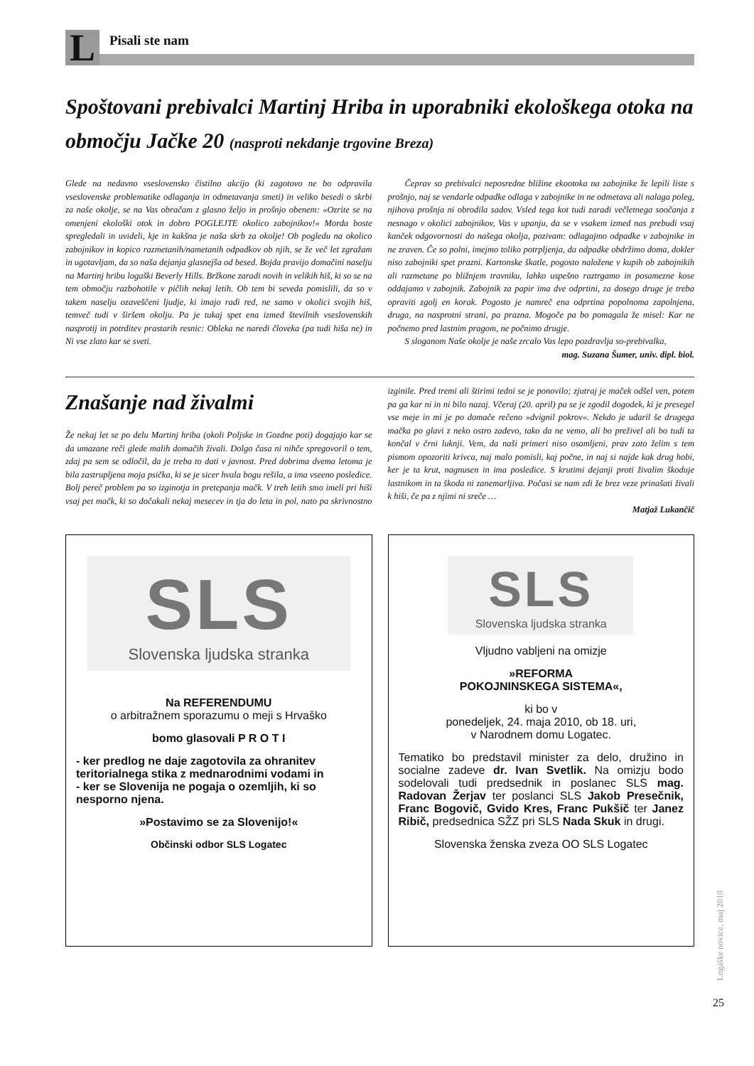L
Pisali ste nam
Spoštovani prebivalci Martinj Hriba in uporabniki ekološkega otoka na območju Jačke 20 (nasproti nekdanje trgovine Breza)
Glede na nedavno vseslovensko čistilno akcijo (ki zagotovo ne bo odpravila vseslovenske problematike odlaganja in odmetavanja smeti) in veliko besedi o skrbi za naše okolje, se na Vas obračam z glasno željo in prošnjo obenem: «Ozrite se na omenjeni ekološki otok in dobro POGLEJTE okolico zabojnikov!« Morda boste spregledali in uvideli, kje in kakšna je naša skrb za okolje! Ob pogledu na okolico zabojnikov in kopico razmetanih/nametanih odpadkov ob njih, se že več let zgražam in ugotavljam, da so naša dejanja glasnejša od besed. Bojda pravijo domačini naselju na Martinj hribu logaški Beverly Hills. Bržkone zaradi novih in velikih hiš, ki so se na tem območju razbohotile v pičlih nekaj letih. Ob tem bi seveda pomislili, da so v takem naselju ozaveščeni ljudje, ki imajo radi red, ne samo v okolici svojih hiš, temveč tudi v širšem okolju. Pa je tukaj spet ena izmed številnih vseslovenskih nasprotij in potrditev prastarih resnic: Obleka ne naredi človeka (pa tudi hiša ne) in Ni vse zlato kar se sveti.
Čeprav so prebivalci neposredne bližine ekootoka na zabojnike že lepili liste s prošnjo, naj se vendarle odpadke odlaga v zabojnike in ne odmetava ali nalaga poleg, njihova prošnja ni obrodila sadov. Vsled tega kot tudi zaradi večletnega soočanja z nesnago v okolici zabojnikov, Vas v upanju, da se v vsakem izmed nas prebudi vsaj kanček odgovornosti do našega okolja, pozivam: odlagajmo odpadke v zabojnike in ne zraven. Če so polni, imejmo toliko potrpljenja, da odpadke obdržimo doma, dokler niso zabojniki spet prazni. Kartonske škatle, pogosto naložene v kupih ob zabojnikih ali razmetane po bližnjem travniku, lahko uspešno raztrgamo in posamezne kose oddajamo v zabojnik. Zabojnik za papir ima dve odprtini, za dosego druge je treba opraviti zgolj en korak. Pogosto je namreč ena odprtina popolnoma zapolnjena, druga, na nasprotni strani, pa prazna. Mogoče pa bo pomagala že misel: Kar ne počnemo pred lastnim pragom, ne počnimo drugje.
S sloganom Naše okolje je naše zrcalo Vas lepo pozdravlja so-prebivalka,
mag. Suzana Šumer, univ. dipl. biol.
Znašanje nad živalmi
Že nekaj let se po delu Martinj hriba (okoli Poljske in Gozdne poti) dogajajo kar se da umazane reči glede malih domačih živali. Dolgo časa ni nihče spregovoril o tem, zdaj pa sem se odločil, da je treba to dati v javnost. Pred dobrima dvema letoma je bila zastrupljena moja psička, ki se je sicer hvala bogu rešila, a ima vseeno posledice. Bolj pereč problem pa so izginotja in pretepanja mačk. V treh letih smo imeli pri hiši vsaj pet mačk, ki so dočakali nekaj mesecev in tja do leta in pol, nato pa skrivnostno izginile. Pred tremi ali štirimi tedni se je ponovilo; zjutraj je maček odšel ven, potem pa ga kar ni in ni bilo nazaj. Včeraj (20. april) pa se je zgodil dogodek, ki je presegel vse meje in mi je po domače rečeno »dvignil pokrov«. Nekdo je udaril še drugega mačka po glavi z neko ostro zadevo, tako da ne vemo, ali bo preživel ali bo tudi ta končal v črni luknji. Vem, da naši primeri niso osamljeni, prav zato želim s tem pismom opozoriti krivca, naj malo pomisli, kaj počne, in naj si najde kak drug hobi, ker je ta krut, nagnusen in ima posledice. S krutimi dejanji proti živalim škoduje lastnikom in ta škoda ni zanemarljiva. Počasi se nam zdi že brez veze prinašati živali k hiši, če pa z njimi ni sreče …
Matjaž Lukančič
SLS
Slovenska ljudska stranka
Na REFERENDUMU
o arbitražnem sporazumu o meji s Hrvaško
bomo glasovali P R O T I
- ker predlog ne daje zagotovila za ohranitev teritorialnega stika z mednarodnimi vodami in
- ker se Slovenija ne pogaja o ozemljih, ki so nesporno njena.
»Postavimo se za Slovenijo!«
Občinski odbor SLS Logatec
SLS
Slovenska ljudska stranka
Vljudno vabljeni na omizje
»REFORMA
POKOJNINSKEGA SISTEMA«,
ki bo v
ponedeljek, 24. maja 2010, ob 18. uri,
v Narodnem domu Logatec.
Tematiko bo predstavil minister za delo, družino in socialne zadeve dr. Ivan Svetlik. Na omizju bodo sodelovali tudi predsednik in poslanec SLS mag. Radovan Žerjav ter poslanci SLS Jakob Presečnik, Franc Bogovič, Gvido Kres, Franc Pukšič ter Janez Ribič, predsednica SŽZ pri SLS Nada Skuk in drugi.
Slovenska ženska zveza OO SLS Logatec
Logaške novice, maj 2010
25